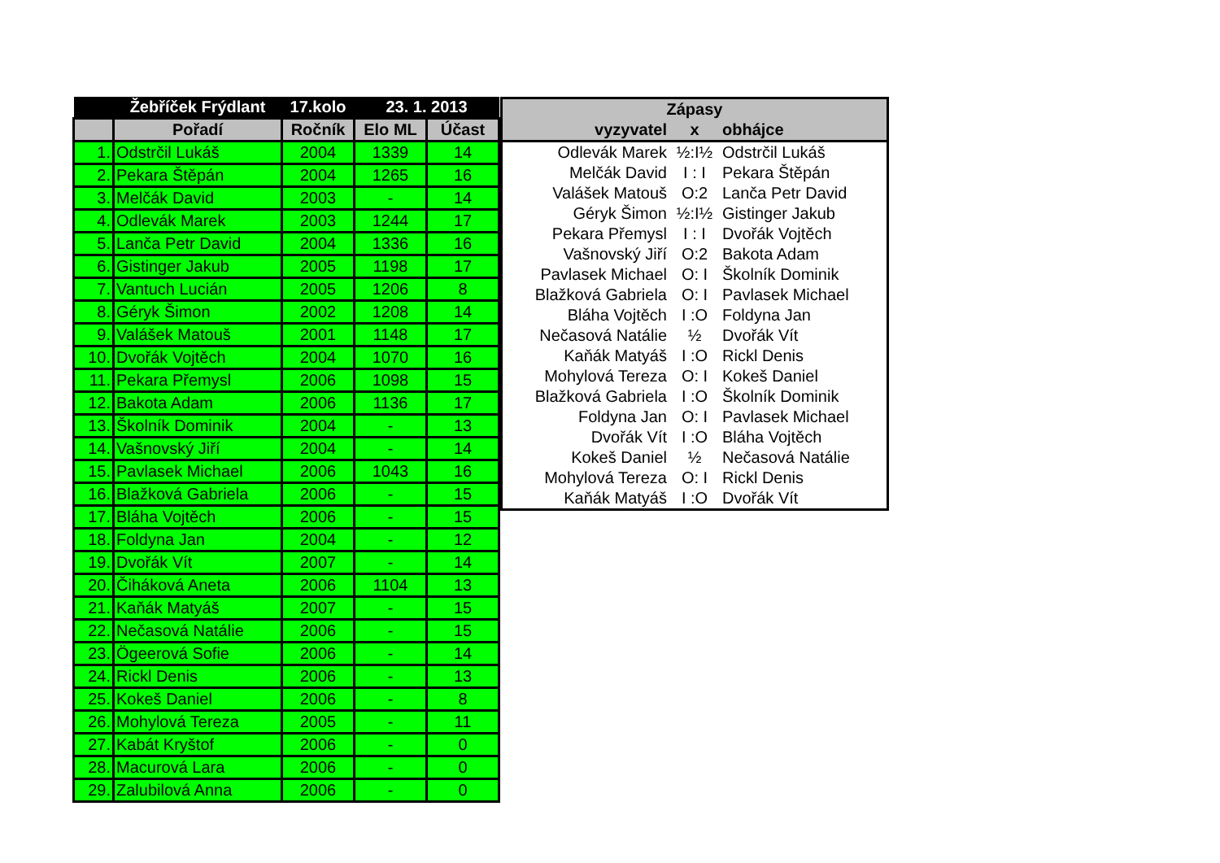| | Žebříček Frýdlant | 17.kolo | 23. 1. 2013 | |
| --- | --- | --- | --- | --- |
| | Pořadí | Ročník | Elo ML | Účast |
| 1. | Odstrčil Lukáš | 2004 | 1339 | 14 |
| 2. | Pekara Štěpán | 2004 | 1265 | 16 |
| 3. | Melčák David | 2003 | - | 14 |
| 4. | Odlevák Marek | 2003 | 1244 | 17 |
| 5. | Lanča Petr David | 2004 | 1336 | 16 |
| 6. | Gistinger Jakub | 2005 | 1198 | 17 |
| 7. | Vantuch Lucián | 2005 | 1206 | 8 |
| 8. | Géryk Šimon | 2002 | 1208 | 14 |
| 9. | Valášek Matouš | 2001 | 1148 | 17 |
| 10. | Dvořák Vojtěch | 2004 | 1070 | 16 |
| 11. | Pekara Přemysl | 2006 | 1098 | 15 |
| 12. | Bakota Adam | 2006 | 1136 | 17 |
| 13. | Školník Dominik | 2004 | - | 13 |
| 14. | Vašnovský Jiří | 2004 | - | 14 |
| 15. | Pavlasek Michael | 2006 | 1043 | 16 |
| 16. | Blažková Gabriela | 2006 | - | 15 |
| 17. | Bláha Vojtěch | 2006 | - | 15 |
| 18. | Foldyna Jan | 2004 | - | 12 |
| 19. | Dvořák Vít | 2007 | - | 14 |
| 20. | Čiháková Aneta | 2006 | 1104 | 13 |
| 21. | Kaňák Matyáš | 2007 | - | 15 |
| 22. | Nečasová Natálie | 2006 | - | 15 |
| 23. | Ögeerová Sofie | 2006 | - | 14 |
| 24. | Rickl Denis | 2006 | - | 13 |
| 25. | Kokeš Daniel | 2006 | - | 8 |
| 26. | Mohylová Tereza | 2005 | - | 11 |
| 27. | Kabát Kryštof | 2006 | - | 0 |
| 28. | Macurová Lara | 2006 | - | 0 |
| 29. | Zalubilová Anna | 2006 | - | 0 |
| Zápasy | | |
| --- | --- | --- |
| vyzyvatel | x | obhájce |
| Odlevák Marek | ½:I½ | Odstrčil Lukáš |
| Melčák David | I : I | Pekara Štěpán |
| Valášek Matouš | O:2 | Lanča Petr David |
| Géryk Šimon | ½:I½ | Gistinger Jakub |
| Pekara Přemysl | I : I | Dvořák Vojtěch |
| Vašnovský Jiří | O:2 | Bakota Adam |
| Pavlasek Michael | O: I | Školník Dominik |
| Blažková Gabriela | O: I | Pavlasek Michael |
| Bláha Vojtěch | I :O | Foldyna Jan |
| Nečasová Natálie | ½ | Dvořák Vít |
| Kaňák Matyáš | I :O | Rickl Denis |
| Mohylová Tereza | O: I | Kokeš Daniel |
| Blažková Gabriela | I :O | Školník Dominik |
| Foldyna Jan | O: I | Pavlasek Michael |
| Dvořák Vít | I :O | Bláha Vojtěch |
| Kokeš Daniel | ½ | Nečasová Natálie |
| Mohylová Tereza | O: I | Rickl Denis |
| Kaňák Matyáš | I :O | Dvořák Vít |